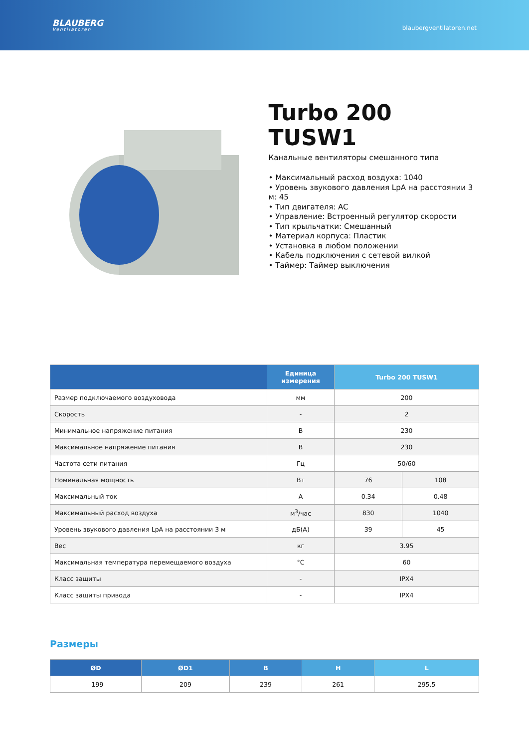BLAUBERG
Ventilatoren
blaubergventilatoren.net
Turbo 200
TUSW1
Канальные вентиляторы смешанного типа
• Максимальный расход воздуха: 1040
• Уровень звукового давления LpA на расстоянии 3 м: 45
• Тип двигателя: AC
• Управление: Встроенный регулятор скорости
• Тип крыльчатки: Смешанный
• Материал корпуса: Пластик
• Установка в любом положении
• Кабель подключения с сетевой вилкой
• Таймер: Таймер выключения
| | Единица измерения | Turbo 200 TUSW1 | |
| --- | --- | --- | --- |
| Размер подключаемого воздуховода | мм | 200 | |
| Скорость | - | 2 | |
| Минимальное напряжение питания | В | 230 | |
| Максимальное напряжение питания | В | 230 | |
| Частота сети питания | Гц | 50/60 | |
| Номинальная мощность | Вт | 76 | 108 |
| Максимальный ток | А | 0.34 | 0.48 |
| Максимальный расход воздуха | м<sup>3</sup>/час | 830 | 1040 |
| Уровень звукового давления LpA на расстоянии 3 м | дБ(А) | 39 | 45 |
| Вес | кг | 3.95 | |
| Максимальная температура перемещаемого воздуха | °C | 60 | |
| Класс защиты | - | IPX4 | |
| Класс защиты привода | - | IPX4 | |
Размеры
| ØD | ØD1 | B | H | L |
| --- | --- | --- | --- | --- |
| 199 | 209 | 239 | 261 | 295.5 |